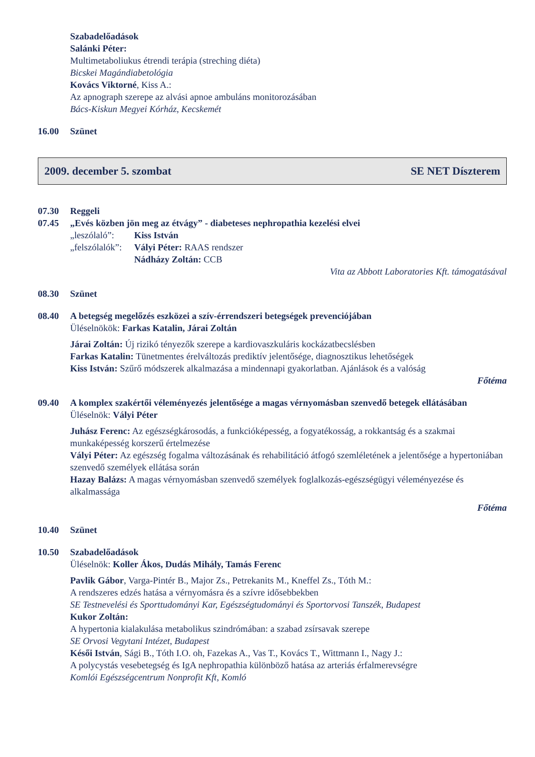Szabadelőadások
Salánki Péter:
Multimetaboliukus étrendi terápia (streching diéta)
Bicskei Magándiabetológia
Kovács Viktorné, Kiss A.:
Az apnograph szerepe az alvási apnoe ambuláns monitorozásában
Bács-Kiskun Megyei Kórház, Kecskemét
16.00 Szünet
2009. december 5. szombat SE NET Díszterem
07.30 Reggeli
07.45 „Evés közben jön meg az étvágy” - diabeteses nephropathia kezelési elvei
„leszólaló”:
Kiss István
„felszólalók”:
Vályi Péter: RAAS rendszer
Nádházy Zoltán: CCB
Vita az Abbott Laboratories Kft. támogatásával
08.30 Szünet
08.40 A betegség megelőzés eszközei a szív-érrendszeri betegségek prevenciójában
Üléselnökök: Farkas Katalin, Járai Zoltán
Járai Zoltán: Új rizikó tényezők szerepe a kardiovaszkuláris kockázatbecslésben
Farkas Katalin: Tünetmentes érelváltozás prediktív jelentősége, diagnosztikus lehetőségek
Kiss István: Szűrő módszerek alkalmazása a mindennapi gyakorlatban. Ajánlások és a valóság
Főtéma
09.40 A komplex szakértői véleményezés jelentősége a magas vérnyomásban szenvedő betegek ellátásában
Üléselnök: Vályi Péter
Juhász Ferenc: Az egészségkárosodás, a funkcióképesség, a fogyatékosság, a rokkantság és a szakmai munkaképesség korszerű értelmezése
Vályi Péter: Az egészség fogalma változásának és rehabilitáció átfogó szemléletének a jelentősége a hypertoniában szenvedő személyek ellátása során
Hazay Balázs: A magas vérnyomásban szenvedő személyek foglalkozás-egészségügyi véleményezése és alkalmassága
Főtéma
10.40 Szünet
10.50 Szabadelőadások
Üléselnök: Koller Ákos, Dudás Mihály, Tamás Ferenc
Pavlik Gábor, Varga-Pintér B., Major Zs., Petrekanits M., Kneffel Zs., Tóth M.:
A rendszeres edzés hatása a vérnyomásra és a szívre idősebbekben
SE Testnevelési és Sporttudományi Kar, Egészségtudományi és Sportorvosi Tanszék, Budapest
Kukor Zoltán:
A hypertonia kialakulása metabolikus szindrómában: a szabad zsírsavak szerepe
SE Orvosi Vegytani Intézet, Budapest
Késői István, Sági B., Tóth I.O. oh, Fazekas A., Vas T., Kovács T., Wittmann I., Nagy J.:
A polycystás vesebetegség és IgA nephropathia különböző hatása az arteriás érfalmerevségre
Komlói Egészségcentrum Nonprofit Kft, Komló